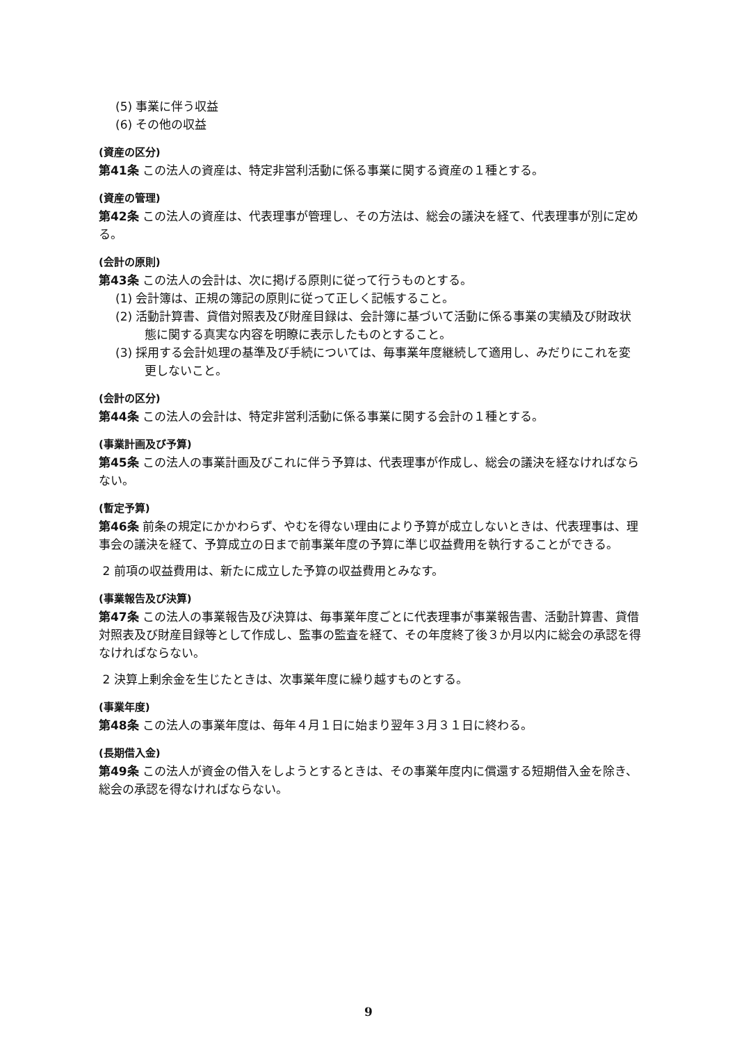(5) 事業に伴う収益
(6) その他の収益
(資産の区分)
第41条 この法人の資産は、特定非営利活動に係る事業に関する資産の１種とする。
(資産の管理)
第42条 この法人の資産は、代表理事が管理し、その方法は、総会の議決を経て、代表理事が別に定める。
(会計の原則)
第43条 この法人の会計は、次に掲げる原則に従って行うものとする。
(1) 会計簿は、正規の簿記の原則に従って正しく記帳すること。
(2) 活動計算書、貸借対照表及び財産目録は、会計簿に基づいて活動に係る事業の実績及び財政状態に関する真実な内容を明瞭に表示したものとすること。
(3) 採用する会計処理の基準及び手続については、毎事業年度継続して適用し、みだりにこれを変更しないこと。
(会計の区分)
第44条 この法人の会計は、特定非営利活動に係る事業に関する会計の１種とする。
(事業計画及び予算)
第45条 この法人の事業計画及びこれに伴う予算は、代表理事が作成し、総会の議決を経なければならない。
(暫定予算)
第46条 前条の規定にかかわらず、やむを得ない理由により予算が成立しないときは、代表理事は、理事会の議決を経て、予算成立の日まで前事業年度の予算に準じ収益費用を執行することができる。
2 前項の収益費用は、新たに成立した予算の収益費用とみなす。
(事業報告及び決算)
第47条 この法人の事業報告及び決算は、毎事業年度ごとに代表理事が事業報告書、活動計算書、貸借対照表及び財産目録等として作成し、監事の監査を経て、その年度終了後３か月以内に総会の承認を得なければならない。
2 決算上剰余金を生じたときは、次事業年度に繰り越すものとする。
(事業年度)
第48条 この法人の事業年度は、毎年４月１日に始まり翌年３月３１日に終わる。
(長期借入金)
第49条 この法人が資金の借入をしようとするときは、その事業年度内に償還する短期借入金を除き、総会の承認を得なければならない。
9